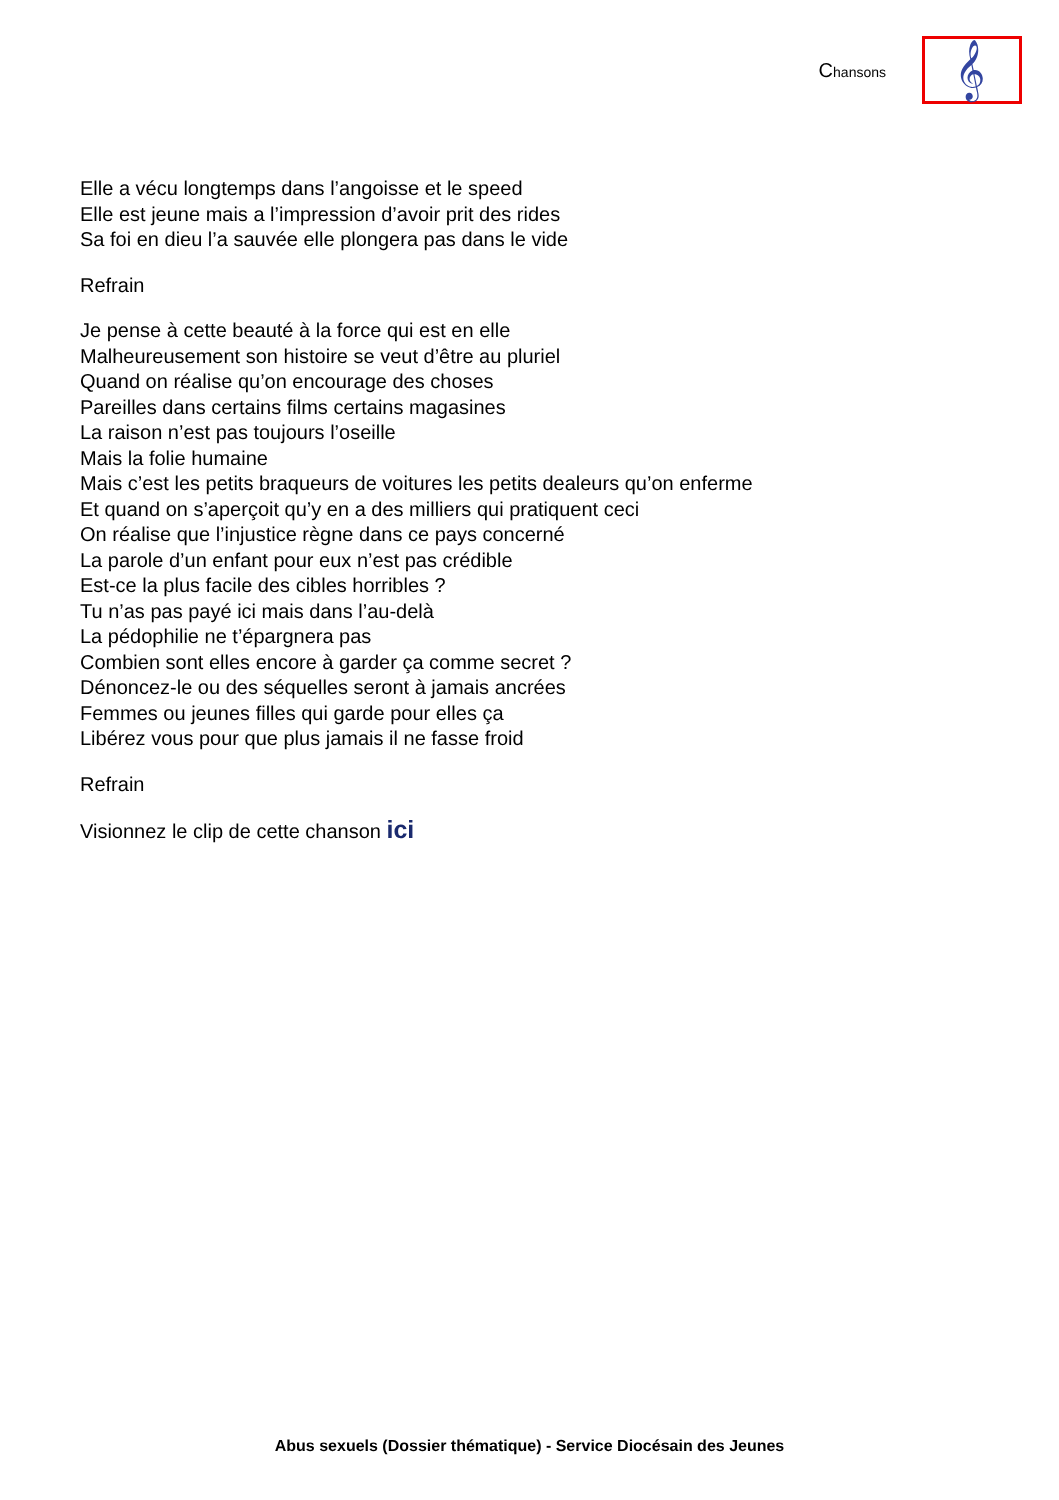Chansons
𝄞
Elle a vécu longtemps dans l’angoisse et le speed
Elle est jeune mais a l’impression d’avoir prit des rides
Sa foi en dieu l’a sauvée elle plongera pas dans le vide
Refrain
Je pense à cette beauté à la force qui est en elle
Malheureusement son histoire se veut d’être au pluriel
Quand on réalise qu’on encourage des choses
Pareilles dans certains films certains magasines
La raison n’est pas toujours l’oseille
Mais la folie humaine
Mais c’est les petits braqueurs de voitures les petits dealeurs qu’on enferme
Et quand on s’aperçoit qu’y en a des milliers qui pratiquent ceci
On réalise que l’injustice règne dans ce pays concerné
La parole d’un enfant pour eux n’est pas crédible
Est-ce la plus facile des cibles horribles ?
Tu n’as pas payé ici mais dans l’au-delà
La pédophilie ne t’épargnera pas
Combien sont elles encore à garder ça comme secret ?
Dénoncez-le ou des séquelles seront à jamais ancrées
Femmes ou jeunes filles qui garde pour elles ça
Libérez vous pour que plus jamais il ne fasse froid
Refrain
Visionnez le clip de cette chanson ici
Abus sexuels (Dossier thématique) - Service Diocésain des Jeunes